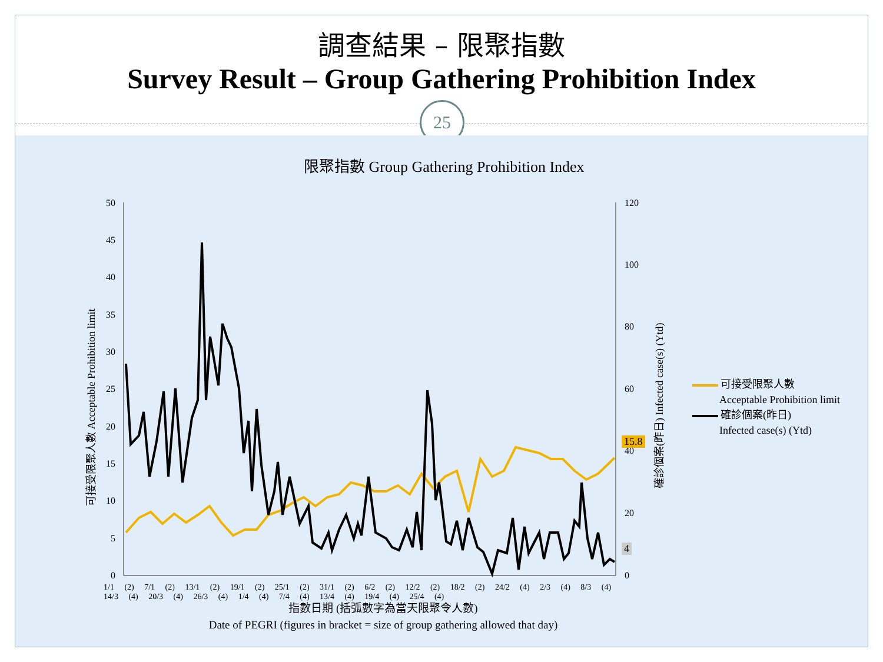調查結果 – 限聚指數
Survey Result – Group Gathering Prohibition Index
25
限聚指數 Group Gathering Prohibition Index
50
45
40
35
30
25
20
15
10
5
0
120
100
80
60
40
20
0
可接受限聚人數 Acceptable Prohibition limit
確診個案(昨日) Infected case(s) (Ytd)
15.8
4
1/1 (2) 7/1 (2) 13/1 (2) 19/1 (2) 25/1 (2) 31/1 (2) 6/2 (2) 12/2 (2) 18/2 (2) 24/2 (4) 2/3 (4) 8/3 (4) 14/3 (4) 20/3 (4) 26/3 (4) 1/4 (4) 7/4 (4) 13/4 (4) 19/4 (4) 25/4 (4)
可接受限聚人數
Acceptable Prohibition limit
確診個案(昨日)
Infected case(s) (Ytd)
指數日期 (括弧數字為當天限聚令人數)
Date of PEGRI (figures in bracket = size of group gathering allowed that day)